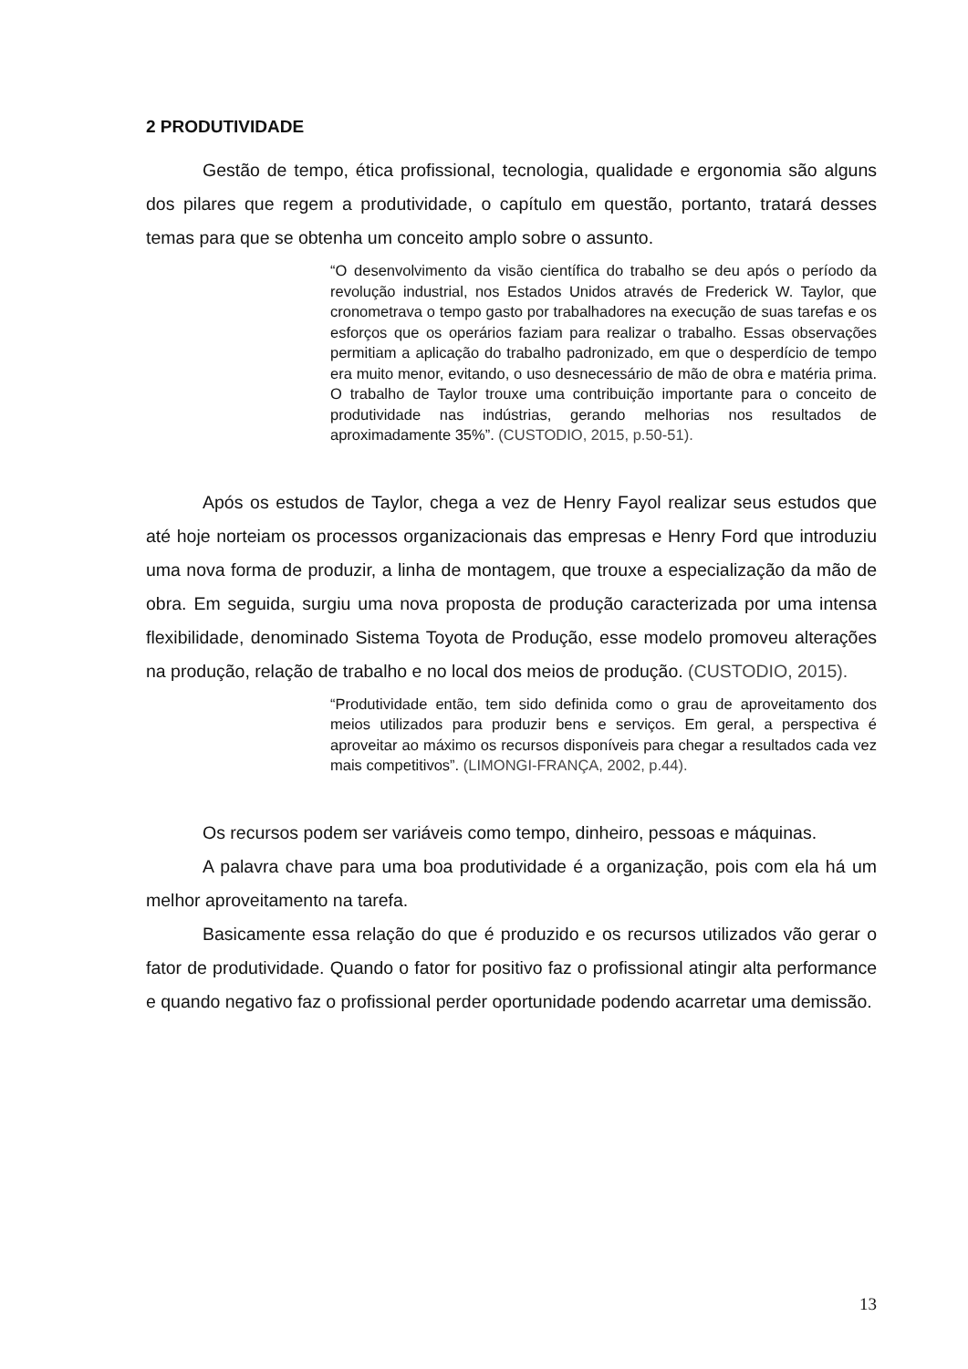2 PRODUTIVIDADE
Gestão de tempo, ética profissional, tecnologia, qualidade e ergonomia são alguns dos pilares que regem a produtividade, o capítulo em questão, portanto, tratará desses temas para que se obtenha um conceito amplo sobre o assunto.
“O desenvolvimento da visão científica do trabalho se deu após o período da revolução industrial, nos Estados Unidos através de Frederick W. Taylor, que cronometrava o tempo gasto por trabalhadores na execução de suas tarefas e os esforços que os operários faziam para realizar o trabalho. Essas observações permitiam a aplicação do trabalho padronizado, em que o desperdício de tempo era muito menor, evitando, o uso desnecessário de mão de obra e matéria prima. O trabalho de Taylor trouxe uma contribuição importante para o conceito de produtividade nas indústrias, gerando melhorias nos resultados de aproximadamente 35%”. (CUSTODIO, 2015, p.50-51).
Após os estudos de Taylor, chega a vez de Henry Fayol realizar seus estudos que até hoje norteiam os processos organizacionais das empresas e Henry Ford que introduziu uma nova forma de produzir, a linha de montagem, que trouxe a especialização da mão de obra. Em seguida, surgiu uma nova proposta de produção caracterizada por uma intensa flexibilidade, denominado Sistema Toyota de Produção, esse modelo promoveu alterações na produção, relação de trabalho e no local dos meios de produção. (CUSTODIO, 2015).
“Produtividade então, tem sido definida como o grau de aproveitamento dos meios utilizados para produzir bens e serviços. Em geral, a perspectiva é aproveitar ao máximo os recursos disponíveis para chegar a resultados cada vez mais competitivos”. (LIMONGI-FRANÇA, 2002, p.44).
Os recursos podem ser variáveis como tempo, dinheiro, pessoas e máquinas.
A palavra chave para uma boa produtividade é a organização, pois com ela há um melhor aproveitamento na tarefa.
Basicamente essa relação do que é produzido e os recursos utilizados vão gerar o fator de produtividade. Quando o fator for positivo faz o profissional atingir alta performance e quando negativo faz o profissional perder oportunidade podendo acarretar uma demissão.
13